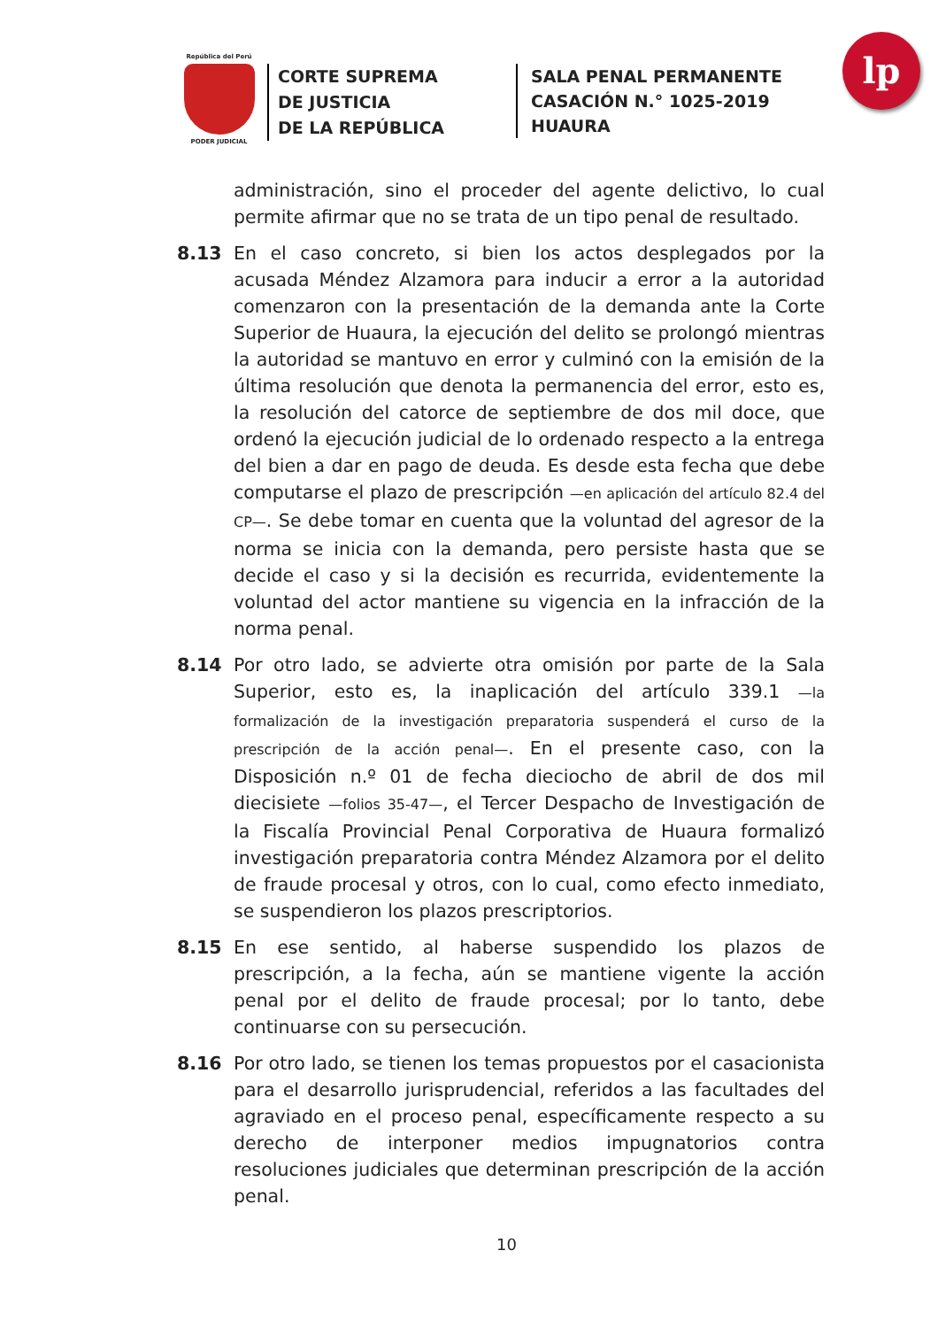República del Perú
PODER JUDICIAL
CORTE SUPREMA
DE JUSTICIA
DE LA REPÚBLICA
SALA PENAL PERMANENTE
CASACIÓN N.° 1025-2019
HUAURA
lp
administración, sino el proceder del agente delictivo, lo cual permite afirmar que no se trata de un tipo penal de resultado.
8.13 En el caso concreto, si bien los actos desplegados por la acusada Méndez Alzamora para inducir a error a la autoridad comenzaron con la presentación de la demanda ante la Corte Superior de Huaura, la ejecución del delito se prolongó mientras la autoridad se mantuvo en error y culminó con la emisión de la última resolución que denota la permanencia del error, esto es, la resolución del catorce de septiembre de dos mil doce, que ordenó la ejecución judicial de lo ordenado respecto a la entrega del bien a dar en pago de deuda. Es desde esta fecha que debe computarse el plazo de prescripción —en aplicación del artículo 82.4 del CP—. Se debe tomar en cuenta que la voluntad del agresor de la norma se inicia con la demanda, pero persiste hasta que se decide el caso y si la decisión es recurrida, evidentemente la voluntad del actor mantiene su vigencia en la infracción de la norma penal.
8.14 Por otro lado, se advierte otra omisión por parte de la Sala Superior, esto es, la inaplicación del artículo 339.1 —la formalización de la investigación preparatoria suspenderá el curso de la prescripción de la acción penal—. En el presente caso, con la Disposición n.º 01 de fecha dieciocho de abril de dos mil diecisiete —folios 35-47—, el Tercer Despacho de Investigación de la Fiscalía Provincial Penal Corporativa de Huaura formalizó investigación preparatoria contra Méndez Alzamora por el delito de fraude procesal y otros, con lo cual, como efecto inmediato, se suspendieron los plazos prescriptorios.
8.15 En ese sentido, al haberse suspendido los plazos de prescripción, a la fecha, aún se mantiene vigente la acción penal por el delito de fraude procesal; por lo tanto, debe continuarse con su persecución.
8.16 Por otro lado, se tienen los temas propuestos por el casacionista para el desarrollo jurisprudencial, referidos a las facultades del agraviado en el proceso penal, específicamente respecto a su derecho de interponer medios impugnatorios contra resoluciones judiciales que determinan prescripción de la acción penal.
10